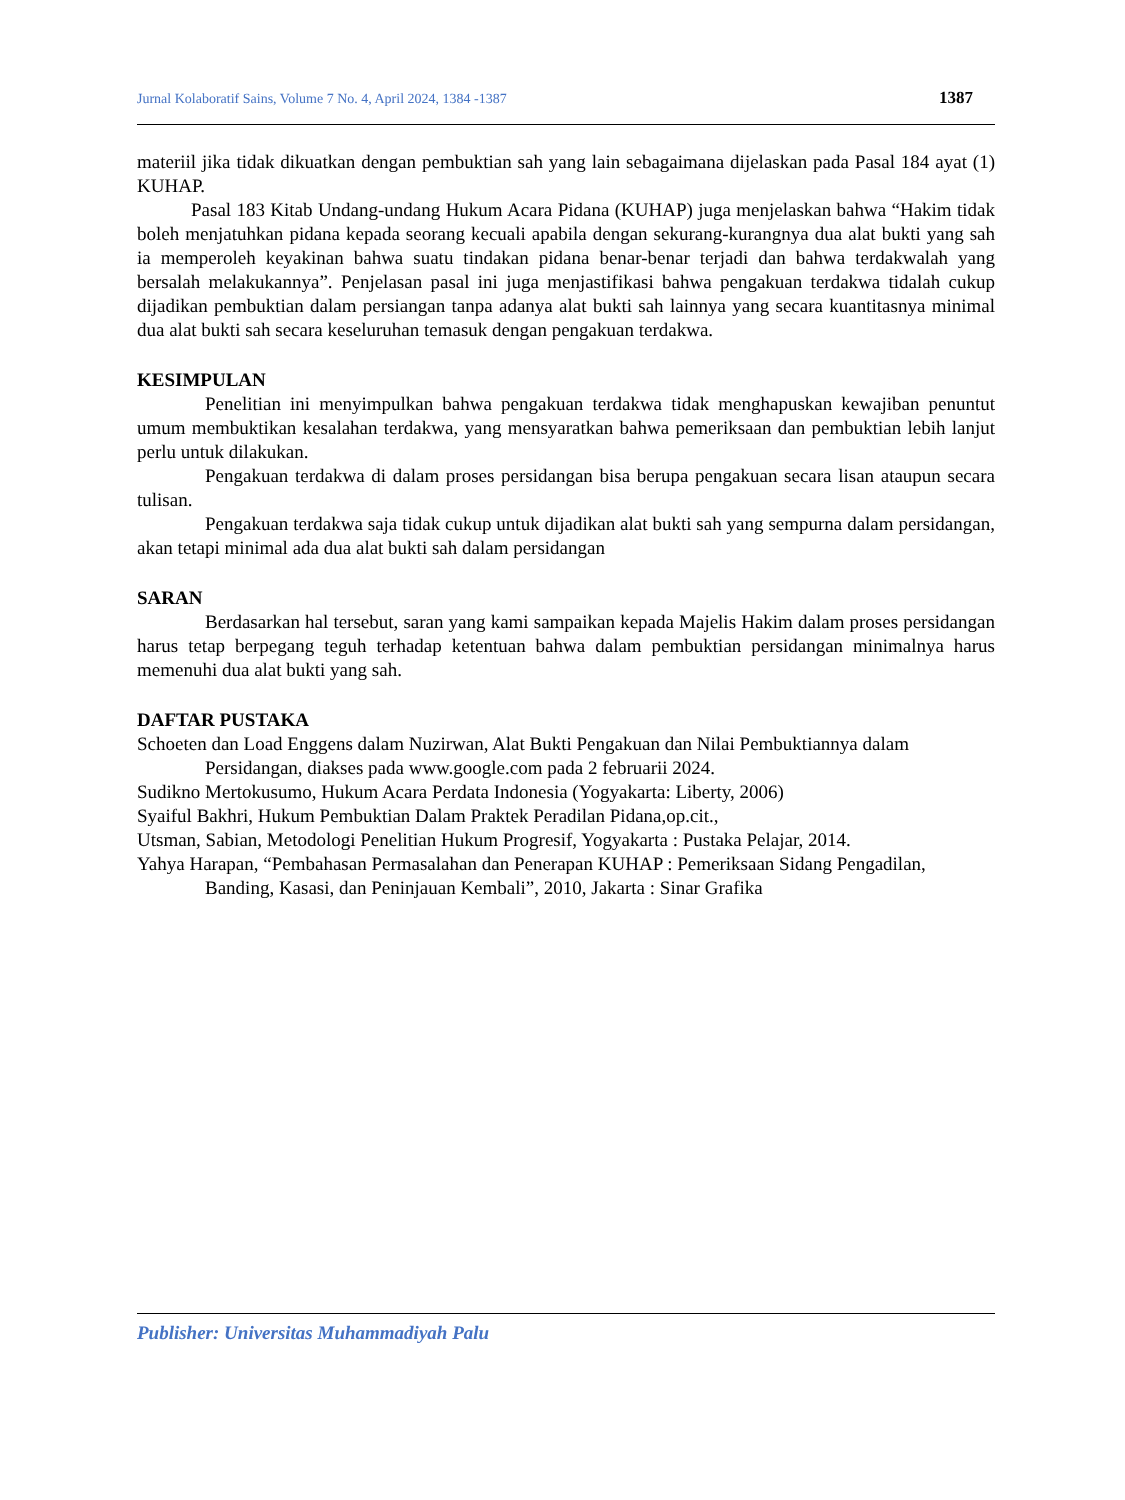Jurnal Kolaboratif Sains, Volume 7 No. 4, April 2024, 1384 -1387 1387
materiil jika tidak dikuatkan dengan pembuktian sah yang lain sebagaimana dijelaskan pada Pasal 184 ayat (1) KUHAP.
Pasal 183 Kitab Undang-undang Hukum Acara Pidana (KUHAP) juga menjelaskan bahwa “Hakim tidak boleh menjatuhkan pidana kepada seorang kecuali apabila dengan sekurang-kurangnya dua alat bukti yang sah ia memperoleh keyakinan bahwa suatu tindakan pidana benar-benar terjadi dan bahwa terdakwalah yang bersalah melakukannya”. Penjelasan pasal ini juga menjastifikasi bahwa pengakuan terdakwa tidalah cukup dijadikan pembuktian dalam persiangan tanpa adanya alat bukti sah lainnya yang secara kuantitasnya minimal dua alat bukti sah secara keseluruhan temasuk dengan pengakuan terdakwa.
KESIMPULAN
Penelitian ini menyimpulkan bahwa pengakuan terdakwa tidak menghapuskan kewajiban penuntut umum membuktikan kesalahan terdakwa, yang mensyaratkan bahwa pemeriksaan dan pembuktian lebih lanjut perlu untuk dilakukan.
Pengakuan terdakwa di dalam proses persidangan bisa berupa pengakuan secara lisan ataupun secara tulisan.
Pengakuan terdakwa saja tidak cukup untuk dijadikan alat bukti sah yang sempurna dalam persidangan, akan tetapi minimal ada dua alat bukti sah dalam persidangan
SARAN
Berdasarkan hal tersebut, saran yang kami sampaikan kepada Majelis Hakim dalam proses persidangan harus tetap berpegang teguh terhadap ketentuan bahwa dalam pembuktian persidangan minimalnya harus memenuhi dua alat bukti yang sah.
DAFTAR PUSTAKA
Schoeten dan Load Enggens dalam Nuzirwan, Alat Bukti Pengakuan dan Nilai Pembuktiannya dalam Persidangan, diakses pada www.google.com pada 2 februarii 2024.
Sudikno Mertokusumo, Hukum Acara Perdata Indonesia (Yogyakarta: Liberty, 2006)
Syaiful Bakhri, Hukum Pembuktian Dalam Praktek Peradilan Pidana,op.cit.,
Utsman, Sabian, Metodologi Penelitian Hukum Progresif, Yogyakarta : Pustaka Pelajar, 2014.
Yahya Harapan, “Pembahasan Permasalahan dan Penerapan KUHAP : Pemeriksaan Sidang Pengadilan, Banding, Kasasi, dan Peninjauan Kembali”, 2010, Jakarta : Sinar Grafika
Publisher: Universitas Muhammadiyah Palu